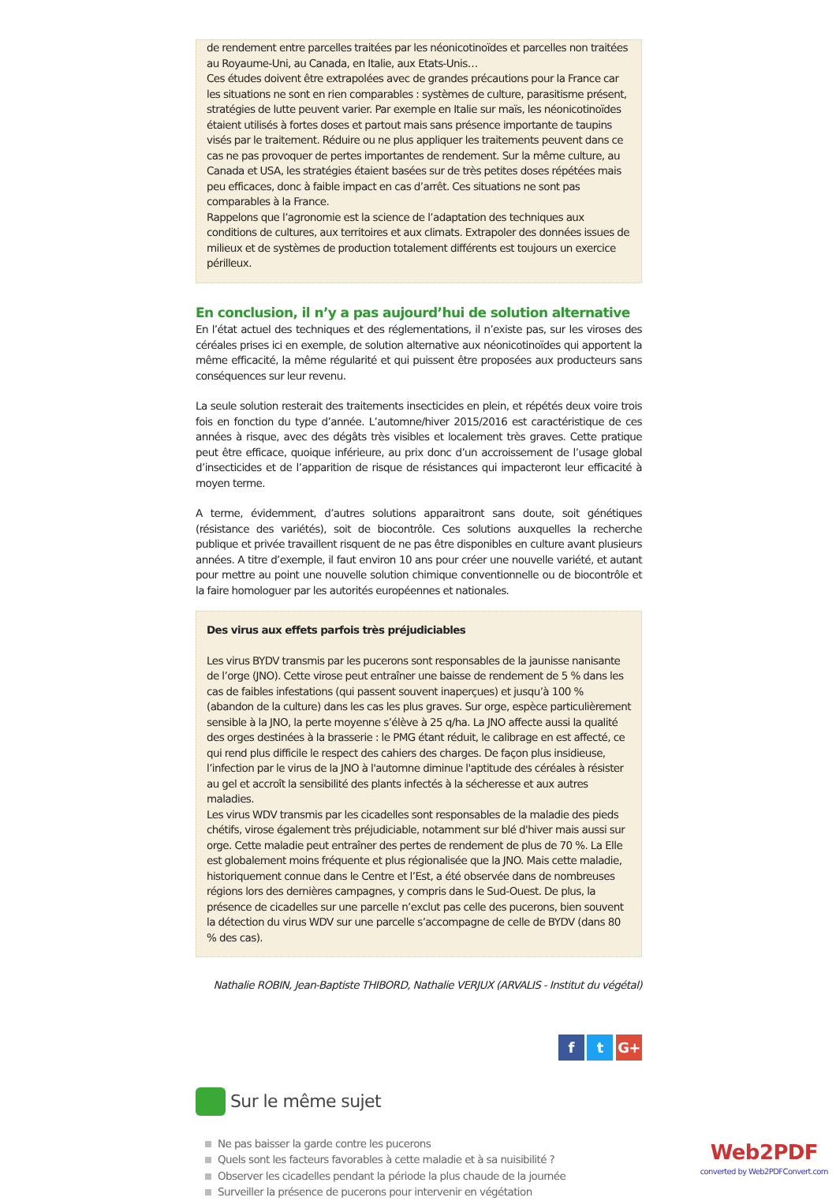de rendement entre parcelles traitées par les néonicotinoïdes et parcelles non traitées au Royaume-Uni, au Canada, en Italie, aux Etats-Unis…
Ces études doivent être extrapolées avec de grandes précautions pour la France car les situations ne sont en rien comparables : systèmes de culture, parasitisme présent, stratégies de lutte peuvent varier. Par exemple en Italie sur maïs, les néonicotinoïdes étaient utilisés à fortes doses et partout mais sans présence importante de taupins visés par le traitement. Réduire ou ne plus appliquer les traitements peuvent dans ce cas ne pas provoquer de pertes importantes de rendement. Sur la même culture, au Canada et USA, les stratégies étaient basées sur de très petites doses répétées mais peu efficaces, donc à faible impact en cas d’arrêt. Ces situations ne sont pas comparables à la France.
Rappelons que l’agronomie est la science de l’adaptation des techniques aux conditions de cultures, aux territoires et aux climats. Extrapoler des données issues de milieux et de systèmes de production totalement différents est toujours un exercice périlleux.
En conclusion, il n’y a pas aujourd’hui de solution alternative
En l’état actuel des techniques et des réglementations, il n’existe pas, sur les viroses des céréales prises ici en exemple, de solution alternative aux néonicotinoïdes qui apportent la même efficacité, la même régularité et qui puissent être proposées aux producteurs sans conséquences sur leur revenu.
La seule solution resterait des traitements insecticides en plein, et répétés deux voire trois fois en fonction du type d’année. L’automne/hiver 2015/2016 est caractéristique de ces années à risque, avec des dégâts très visibles et localement très graves. Cette pratique peut être efficace, quoique inférieure, au prix donc d’un accroissement de l’usage global d’insecticides et de l’apparition de risque de résistances qui impacteront leur efficacité à moyen terme.
A terme, évidemment, d’autres solutions apparaitront sans doute, soit génétiques (résistance des variétés), soit de biocontrôle. Ces solutions auxquelles la recherche publique et privée travaillent risquent de ne pas être disponibles en culture avant plusieurs années. A titre d’exemple, il faut environ 10 ans pour créer une nouvelle variété, et autant pour mettre au point une nouvelle solution chimique conventionnelle ou de biocontrôle et la faire homologuer par les autorités européennes et nationales.
Des virus aux effets parfois très préjudiciables
Les virus BYDV transmis par les pucerons sont responsables de la jaunisse nanisante de l’orge (JNO). Cette virose peut entraîner une baisse de rendement de 5 % dans les cas de faibles infestations (qui passent souvent inaperçues) et jusqu’à 100 % (abandon de la culture) dans les cas les plus graves. Sur orge, espèce particulièrement sensible à la JNO, la perte moyenne s’élève à 25 q/ha. La JNO affecte aussi la qualité des orges destinées à la brasserie : le PMG étant réduit, le calibrage en est affecté, ce qui rend plus difficile le respect des cahiers des charges. De façon plus insidieuse, l’infection par le virus de la JNO à l'automne diminue l'aptitude des céréales à résister au gel et accroît la sensibilité des plants infectés à la sécheresse et aux autres maladies.
Les virus WDV transmis par les cicadelles sont responsables de la maladie des pieds chétifs, virose également très préjudiciable, notamment sur blé d'hiver mais aussi sur orge. Cette maladie peut entraîner des pertes de rendement de plus de 70 %. La Elle est globalement moins fréquente et plus régionalisée que la JNO. Mais cette maladie, historiquement connue dans le Centre et l’Est, a été observée dans de nombreuses régions lors des dernières campagnes, y compris dans le Sud-Ouest. De plus, la présence de cicadelles sur une parcelle n’exclut pas celle des pucerons, bien souvent la détection du virus WDV sur une parcelle s’accompagne de celle de BYDV (dans 80 % des cas).
Nathalie ROBIN, Jean-Baptiste THIBORD, Nathalie VERJUX (ARVALIS - Institut du végétal)
f t G+
Sur le même sujet
Ne pas baisser la garde contre les pucerons
Quels sont les facteurs favorables à cette maladie et à sa nuisibilité ?
Observer les cicadelles pendant la période la plus chaude de la journée
Surveiller la présence de pucerons pour intervenir en végétation
Web2PDF
converted by Web2PDFConvert.com